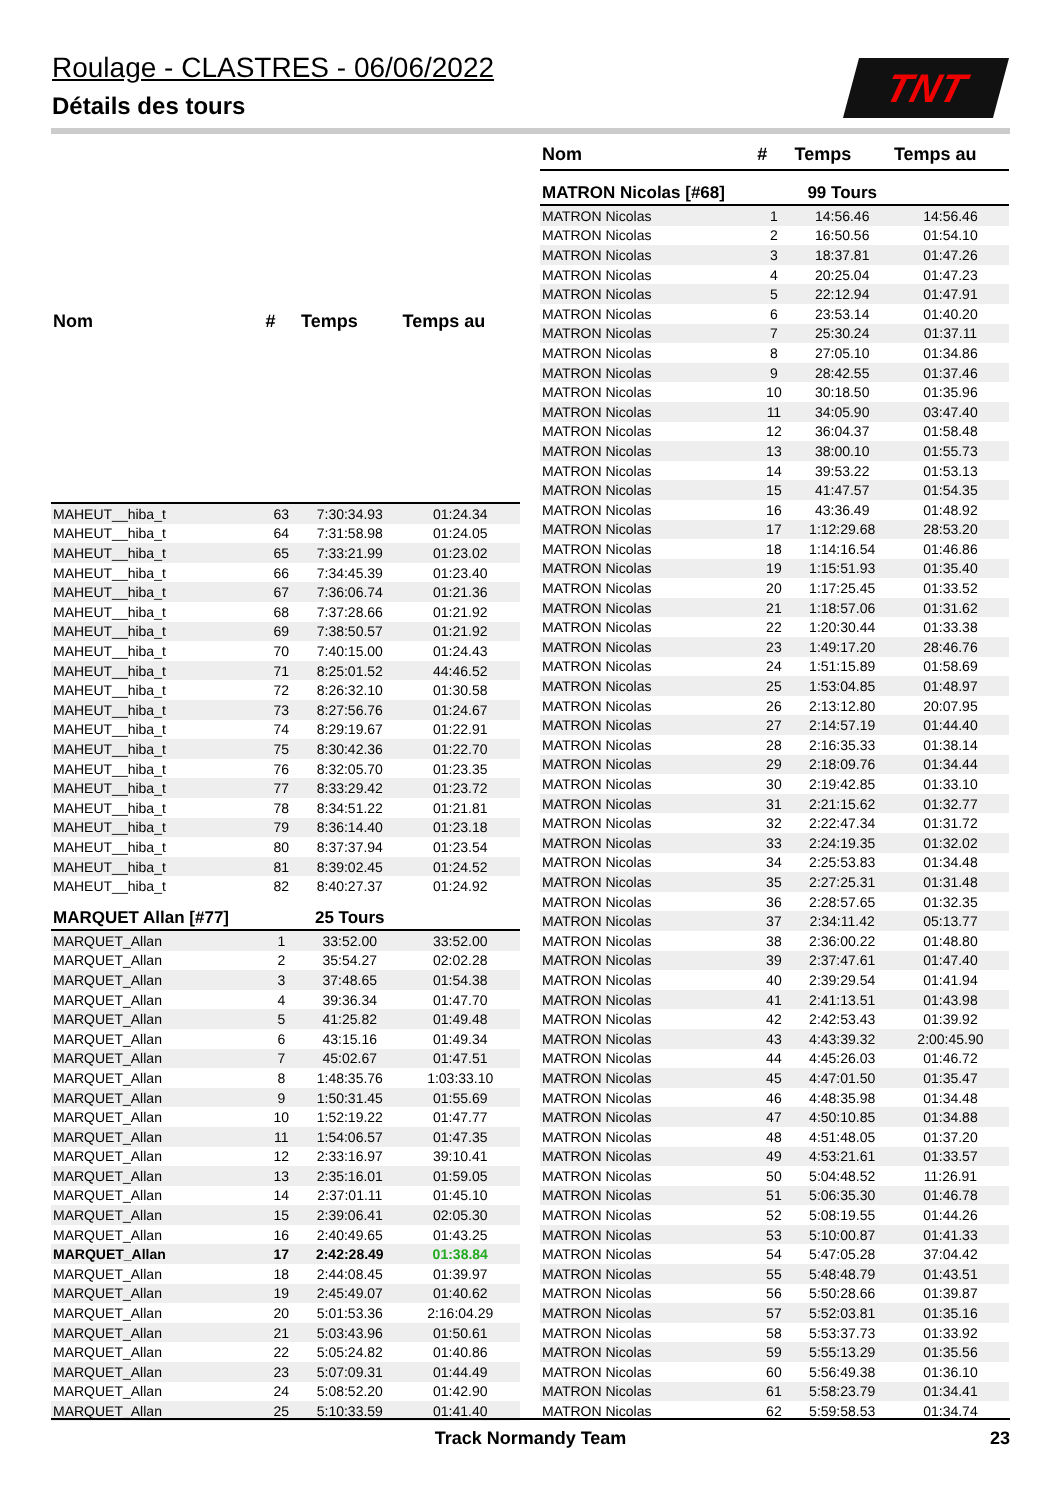Roulage - CLASTRES - 06/06/2022
Détails des tours
TNT
| Nom | # | Temps | Temps au |
| --- | --- | --- | --- |
| MAHEUT__hiba_t | 63 | 7:30:34.93 | 01:24.34 |
| MAHEUT__hiba_t | 64 | 7:31:58.98 | 01:24.05 |
| MAHEUT__hiba_t | 65 | 7:33:21.99 | 01:23.02 |
| MAHEUT__hiba_t | 66 | 7:34:45.39 | 01:23.40 |
| MAHEUT__hiba_t | 67 | 7:36:06.74 | 01:21.36 |
| MAHEUT__hiba_t | 68 | 7:37:28.66 | 01:21.92 |
| MAHEUT__hiba_t | 69 | 7:38:50.57 | 01:21.92 |
| MAHEUT__hiba_t | 70 | 7:40:15.00 | 01:24.43 |
| MAHEUT__hiba_t | 71 | 8:25:01.52 | 44:46.52 |
| MAHEUT__hiba_t | 72 | 8:26:32.10 | 01:30.58 |
| MAHEUT__hiba_t | 73 | 8:27:56.76 | 01:24.67 |
| MAHEUT__hiba_t | 74 | 8:29:19.67 | 01:22.91 |
| MAHEUT__hiba_t | 75 | 8:30:42.36 | 01:22.70 |
| MAHEUT__hiba_t | 76 | 8:32:05.70 | 01:23.35 |
| MAHEUT__hiba_t | 77 | 8:33:29.42 | 01:23.72 |
| MAHEUT__hiba_t | 78 | 8:34:51.22 | 01:21.81 |
| MAHEUT__hiba_t | 79 | 8:36:14.40 | 01:23.18 |
| MAHEUT__hiba_t | 80 | 8:37:37.94 | 01:23.54 |
| MAHEUT__hiba_t | 81 | 8:39:02.45 | 01:24.52 |
| MAHEUT__hiba_t | 82 | 8:40:27.37 | 01:24.92 |
| MARQUET Allan [#77] | | 25 Tours | |
| MARQUET_Allan | 1 | 33:52.00 | 33:52.00 |
| MARQUET_Allan | 2 | 35:54.27 | 02:02.28 |
| MARQUET_Allan | 3 | 37:48.65 | 01:54.38 |
| MARQUET_Allan | 4 | 39:36.34 | 01:47.70 |
| MARQUET_Allan | 5 | 41:25.82 | 01:49.48 |
| MARQUET_Allan | 6 | 43:15.16 | 01:49.34 |
| MARQUET_Allan | 7 | 45:02.67 | 01:47.51 |
| MARQUET_Allan | 8 | 1:48:35.76 | 1:03:33.10 |
| MARQUET_Allan | 9 | 1:50:31.45 | 01:55.69 |
| MARQUET_Allan | 10 | 1:52:19.22 | 01:47.77 |
| MARQUET_Allan | 11 | 1:54:06.57 | 01:47.35 |
| MARQUET_Allan | 12 | 2:33:16.97 | 39:10.41 |
| MARQUET_Allan | 13 | 2:35:16.01 | 01:59.05 |
| MARQUET_Allan | 14 | 2:37:01.11 | 01:45.10 |
| MARQUET_Allan | 15 | 2:39:06.41 | 02:05.30 |
| MARQUET_Allan | 16 | 2:40:49.65 | 01:43.25 |
| MARQUET_Allan | 17 | 2:42:28.49 | 01:38.84 |
| MARQUET_Allan | 18 | 2:44:08.45 | 01:39.97 |
| MARQUET_Allan | 19 | 2:45:49.07 | 01:40.62 |
| MARQUET_Allan | 20 | 5:01:53.36 | 2:16:04.29 |
| MARQUET_Allan | 21 | 5:03:43.96 | 01:50.61 |
| MARQUET_Allan | 22 | 5:05:24.82 | 01:40.86 |
| MARQUET_Allan | 23 | 5:07:09.31 | 01:44.49 |
| MARQUET_Allan | 24 | 5:08:52.20 | 01:42.90 |
| MARQUET_Allan | 25 | 5:10:33.59 | 01:41.40 |
| Nom | # | Temps | Temps au |
| --- | --- | --- | --- |
| MATRON Nicolas [#68] | | 99 Tours | |
| MATRON Nicolas | 1 | 14:56.46 | 14:56.46 |
| MATRON Nicolas | 2 | 16:50.56 | 01:54.10 |
| MATRON Nicolas | 3 | 18:37.81 | 01:47.26 |
| MATRON Nicolas | 4 | 20:25.04 | 01:47.23 |
| MATRON Nicolas | 5 | 22:12.94 | 01:47.91 |
| MATRON Nicolas | 6 | 23:53.14 | 01:40.20 |
| MATRON Nicolas | 7 | 25:30.24 | 01:37.11 |
| MATRON Nicolas | 8 | 27:05.10 | 01:34.86 |
| MATRON Nicolas | 9 | 28:42.55 | 01:37.46 |
| MATRON Nicolas | 10 | 30:18.50 | 01:35.96 |
| MATRON Nicolas | 11 | 34:05.90 | 03:47.40 |
| MATRON Nicolas | 12 | 36:04.37 | 01:58.48 |
| MATRON Nicolas | 13 | 38:00.10 | 01:55.73 |
| MATRON Nicolas | 14 | 39:53.22 | 01:53.13 |
| MATRON Nicolas | 15 | 41:47.57 | 01:54.35 |
| MATRON Nicolas | 16 | 43:36.49 | 01:48.92 |
| MATRON Nicolas | 17 | 1:12:29.68 | 28:53.20 |
| MATRON Nicolas | 18 | 1:14:16.54 | 01:46.86 |
| MATRON Nicolas | 19 | 1:15:51.93 | 01:35.40 |
| MATRON Nicolas | 20 | 1:17:25.45 | 01:33.52 |
| MATRON Nicolas | 21 | 1:18:57.06 | 01:31.62 |
| MATRON Nicolas | 22 | 1:20:30.44 | 01:33.38 |
| MATRON Nicolas | 23 | 1:49:17.20 | 28:46.76 |
| MATRON Nicolas | 24 | 1:51:15.89 | 01:58.69 |
| MATRON Nicolas | 25 | 1:53:04.85 | 01:48.97 |
| MATRON Nicolas | 26 | 2:13:12.80 | 20:07.95 |
| MATRON Nicolas | 27 | 2:14:57.19 | 01:44.40 |
| MATRON Nicolas | 28 | 2:16:35.33 | 01:38.14 |
| MATRON Nicolas | 29 | 2:18:09.76 | 01:34.44 |
| MATRON Nicolas | 30 | 2:19:42.85 | 01:33.10 |
| MATRON Nicolas | 31 | 2:21:15.62 | 01:32.77 |
| MATRON Nicolas | 32 | 2:22:47.34 | 01:31.72 |
| MATRON Nicolas | 33 | 2:24:19.35 | 01:32.02 |
| MATRON Nicolas | 34 | 2:25:53.83 | 01:34.48 |
| MATRON Nicolas | 35 | 2:27:25.31 | 01:31.48 |
| MATRON Nicolas | 36 | 2:28:57.65 | 01:32.35 |
| MATRON Nicolas | 37 | 2:34:11.42 | 05:13.77 |
| MATRON Nicolas | 38 | 2:36:00.22 | 01:48.80 |
| MATRON Nicolas | 39 | 2:37:47.61 | 01:47.40 |
| MATRON Nicolas | 40 | 2:39:29.54 | 01:41.94 |
| MATRON Nicolas | 41 | 2:41:13.51 | 01:43.98 |
| MATRON Nicolas | 42 | 2:42:53.43 | 01:39.92 |
| MATRON Nicolas | 43 | 4:43:39.32 | 2:00:45.90 |
| MATRON Nicolas | 44 | 4:45:26.03 | 01:46.72 |
| MATRON Nicolas | 45 | 4:47:01.50 | 01:35.47 |
| MATRON Nicolas | 46 | 4:48:35.98 | 01:34.48 |
| MATRON Nicolas | 47 | 4:50:10.85 | 01:34.88 |
| MATRON Nicolas | 48 | 4:51:48.05 | 01:37.20 |
| MATRON Nicolas | 49 | 4:53:21.61 | 01:33.57 |
| MATRON Nicolas | 50 | 5:04:48.52 | 11:26.91 |
| MATRON Nicolas | 51 | 5:06:35.30 | 01:46.78 |
| MATRON Nicolas | 52 | 5:08:19.55 | 01:44.26 |
| MATRON Nicolas | 53 | 5:10:00.87 | 01:41.33 |
| MATRON Nicolas | 54 | 5:47:05.28 | 37:04.42 |
| MATRON Nicolas | 55 | 5:48:48.79 | 01:43.51 |
| MATRON Nicolas | 56 | 5:50:28.66 | 01:39.87 |
| MATRON Nicolas | 57 | 5:52:03.81 | 01:35.16 |
| MATRON Nicolas | 58 | 5:53:37.73 | 01:33.92 |
| MATRON Nicolas | 59 | 5:55:13.29 | 01:35.56 |
| MATRON Nicolas | 60 | 5:56:49.38 | 01:36.10 |
| MATRON Nicolas | 61 | 5:58:23.79 | 01:34.41 |
| MATRON Nicolas | 62 | 5:59:58.53 | 01:34.74 |
Track Normandy Team 23